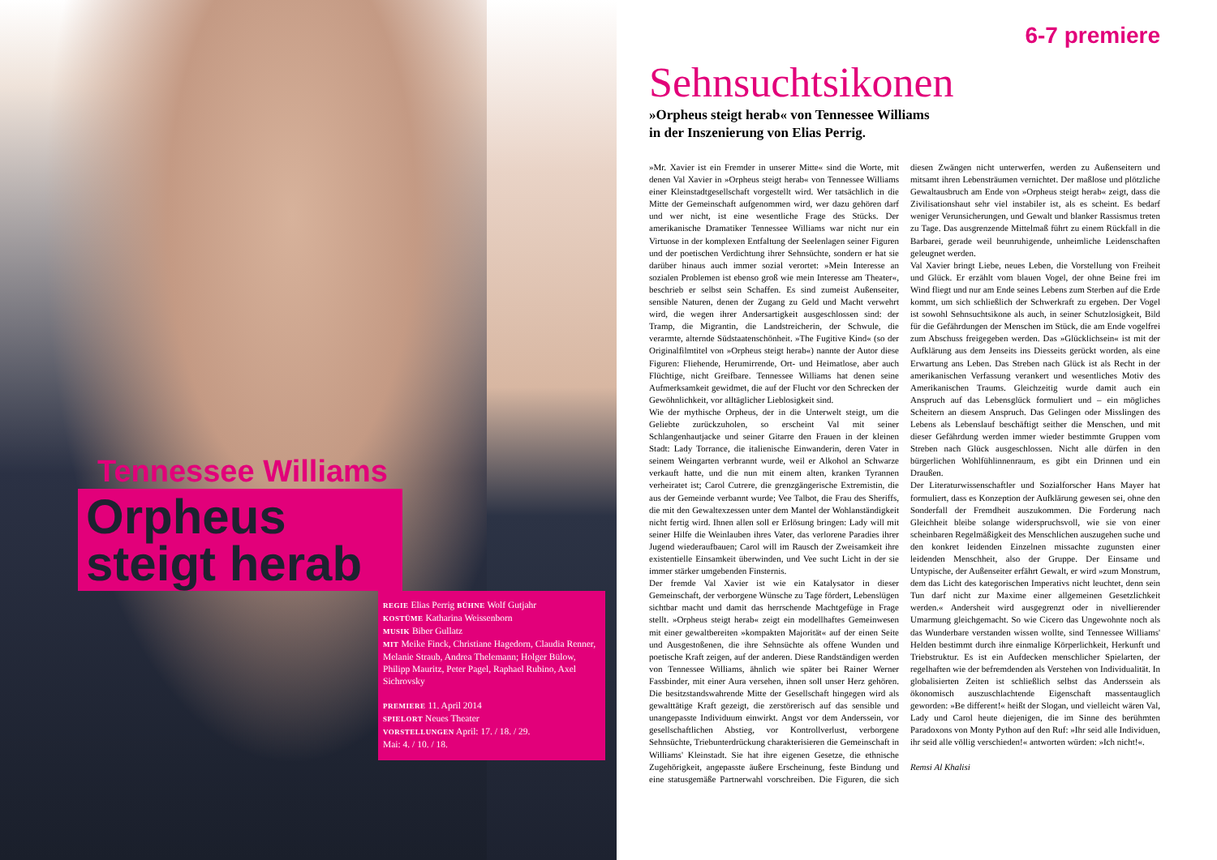Tennessee Williams
Orpheus
steigt herab
REGIE Elias Perrig BÜHNE Wolf Gutjahr
KOSTÜME Katharina Weissenborn
MUSIK Biber Gullatz
MIT Meike Finck, Christiane Hagedorn, Claudia Renner, Melanie Straub, Andrea Thelemann; Holger Bülow, Philipp Mauritz, Peter Pagel, Raphael Rubino, Axel Sichrovsky
PREMIERE 11. April 2014
SPIELORT Neues Theater
VORSTELLUNGEN April: 17. / 18. / 29.
Mai: 4. / 10. / 18.
6-7 premiere
Sehnsuchtsikonen
»Orpheus steigt herab« von Tennessee Williams
in der Inszenierung von Elias Perrig.
»Mr. Xavier ist ein Fremder in unserer Mitte« sind die Worte, mit denen Val Xavier in »Orpheus steigt herab« von Tennessee Williams einer Kleinstadtgesellschaft vorgestellt wird. Wer tatsächlich in die Mitte der Gemeinschaft aufgenommen wird, wer dazu gehören darf und wer nicht, ist eine wesentliche Frage des Stücks. Der amerikanische Dramatiker Tennessee Williams war nicht nur ein Virtuose in der komplexen Entfaltung der Seelenlagen seiner Figuren und der poetischen Verdichtung ihrer Sehnsüchte, sondern er hat sie darüber hinaus auch immer sozial verortet: »Mein Interesse an sozialen Problemen ist ebenso groß wie mein Interesse am Theater«, beschrieb er selbst sein Schaffen. Es sind zumeist Außenseiter, sensible Naturen, denen der Zugang zu Geld und Macht verwehrt wird, die wegen ihrer Andersartigkeit ausgeschlossen sind: der Tramp, die Migrantin, die Landstreicherin, der Schwule, die verarmte, alternde Südstaatenschönheit. »The Fugitive Kind« (so der Originalfilmtitel von »Orpheus steigt herab«) nannte der Autor diese Figuren: Fliehende, Herumirrende, Ort- und Heimatlose, aber auch Flüchtige, nicht Greifbare. Tennessee Williams hat denen seine Aufmerksamkeit gewidmet, die auf der Flucht vor den Schrecken der Gewöhnlichkeit, vor alltäglicher Lieblosigkeit sind.
Wie der mythische Orpheus, der in die Unterwelt steigt, um die Geliebte zurückzuholen, so erscheint Val mit seiner Schlangenhautjacke und seiner Gitarre den Frauen in der kleinen Stadt: Lady Torrance, die italienische Einwanderin, deren Vater in seinem Weingarten verbrannt wurde, weil er Alkohol an Schwarze verkauft hatte, und die nun mit einem alten, kranken Tyrannen verheiratet ist; Carol Cutrere, die grenzgängerische Extremistin, die aus der Gemeinde verbannt wurde; Vee Talbot, die Frau des Sheriffs, die mit den Gewaltexzessen unter dem Mantel der Wohlanständigkeit nicht fertig wird. Ihnen allen soll er Erlösung bringen: Lady will mit seiner Hilfe die Weinlauben ihres Vater, das verlorene Paradies ihrer Jugend wiederaufbauen; Carol will im Rausch der Zweisamkeit ihre existentielle Einsamkeit überwinden, und Vee sucht Licht in der sie immer stärker umgebenden Finsternis.
Der fremde Val Xavier ist wie ein Katalysator in dieser Gemeinschaft, der verborgene Wünsche zu Tage fördert, Lebenslügen sichtbar macht und damit das herrschende Machtgefüge in Frage stellt. »Orpheus steigt herab« zeigt ein modellhaftes Gemeinwesen mit einer gewaltbereiten »kompakten Majorität« auf der einen Seite und Ausgestoßenen, die ihre Sehnsüchte als offene Wunden und poetische Kraft zeigen, auf der anderen. Diese Randständigen werden von Tennessee Williams, ähnlich wie später bei Rainer Werner Fassbinder, mit einer Aura versehen, ihnen soll unser Herz gehören. Die besitzstandswahrende Mitte der Gesellschaft hingegen wird als gewalttätige Kraft gezeigt, die zerstörerisch auf das sensible und unangepasste Individuum einwirkt. Angst vor dem Anderssein, vor gesellschaftlichen Abstieg, vor Kontrollverlust, verborgene Sehnsüchte, Triebunterdrückung charakterisieren die Gemeinschaft in Williams' Kleinstadt. Sie hat ihre eigenen Gesetze, die ethnische Zugehörigkeit, angepasste äußere Erscheinung, feste Bindung und eine statusgemäße Partnerwahl vorschreiben. Die Figuren, die sich diesen Zwängen nicht unterwerfen, werden zu Außenseitern und mitsamt ihren Lebensträumen vernichtet. Der maßlose und plötzliche Gewaltausbruch am Ende von »Orpheus steigt herab« zeigt, dass die Zivilisationshaut sehr viel instabiler ist, als es scheint. Es bedarf weniger Verunsicherungen, und Gewalt und blanker Rassismus treten zu Tage. Das ausgrenzende Mittelmaß führt zu einem Rückfall in die Barbarei, gerade weil beunruhigende, unheimliche Leidenschaften geleugnet werden.
Val Xavier bringt Liebe, neues Leben, die Vorstellung von Freiheit und Glück. Er erzählt vom blauen Vogel, der ohne Beine frei im Wind fliegt und nur am Ende seines Lebens zum Sterben auf die Erde kommt, um sich schließlich der Schwerkraft zu ergeben. Der Vogel ist sowohl Sehnsuchtsikone als auch, in seiner Schutzlosigkeit, Bild für die Gefährdungen der Menschen im Stück, die am Ende vogelfrei zum Abschuss freigegeben werden. Das »Glücklichsein« ist mit der Aufklärung aus dem Jenseits ins Diesseits gerückt worden, als eine Erwartung ans Leben. Das Streben nach Glück ist als Recht in der amerikanischen Verfassung verankert und wesentliches Motiv des Amerikanischen Traums. Gleichzeitig wurde damit auch ein Anspruch auf das Lebensglück formuliert und – ein mögliches Scheitern an diesem Anspruch. Das Gelingen oder Misslingen des Lebens als Lebenslauf beschäftigt seither die Menschen, und mit dieser Gefährdung werden immer wieder bestimmte Gruppen vom Streben nach Glück ausgeschlossen. Nicht alle dürfen in den bürgerlichen Wohlfühlinnenraum, es gibt ein Drinnen und ein Draußen.
Der Literaturwissenschaftler und Sozialforscher Hans Mayer hat formuliert, dass es Konzeption der Aufklärung gewesen sei, ohne den Sonderfall der Fremdheit auszukommen. Die Forderung nach Gleichheit bleibe solange widerspruchsvoll, wie sie von einer scheinbaren Regelmäßigkeit des Menschlichen auszugehen suche und den konkret leidenden Einzelnen missachte zugunsten einer leidenden Menschheit, also der Gruppe. Der Einsame und Untypische, der Außenseiter erfährt Gewalt, er wird »zum Monstrum, dem das Licht des kategorischen Imperativs nicht leuchtet, denn sein Tun darf nicht zur Maxime einer allgemeinen Gesetzlichkeit werden.« Andersheit wird ausgegrenzt oder in nivellierender Umarmung gleichgemacht. So wie Cicero das Ungewohnte noch als das Wunderbare verstanden wissen wollte, sind Tennessee Williams' Helden bestimmt durch ihre einmalige Körperlichkeit, Herkunft und Triebstruktur. Es ist ein Aufdecken menschlicher Spielarten, der regelhaften wie der befremdenden als Verstehen von Individualität. In globalisierten Zeiten ist schließlich selbst das Anderssein als ökonomisch auszuschlachtende Eigenschaft massentauglich geworden: »Be different!« heißt der Slogan, und vielleicht wären Val, Lady und Carol heute diejenigen, die im Sinne des berühmten Paradoxons von Monty Python auf den Ruf: »Ihr seid alle Individuen, ihr seid alle völlig verschieden!« antworten würden: »Ich nicht!«.
Remsi Al Khalisi